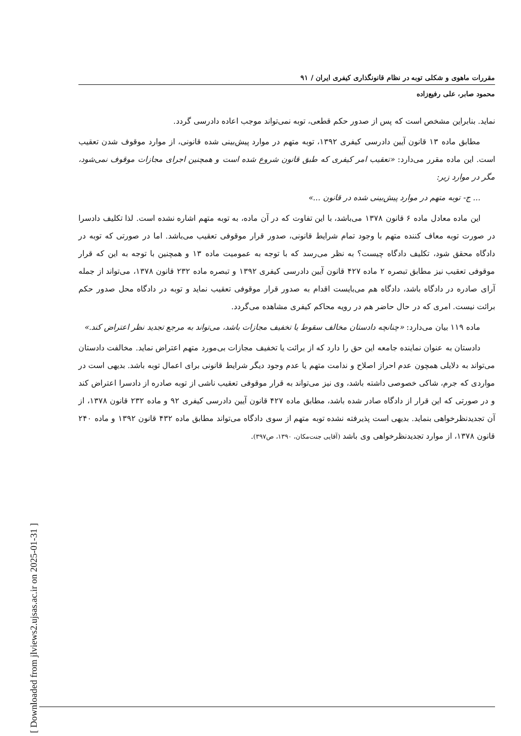مقررات ماهوی و شکلی توبه در نظام قانونگذاری کیفری ایران / ۹۱
محمود صابر، علی رفیع‌زاده
نماید. بنابراین مشخص است که پس از صدور حکم قطعی، توبه نمی‌تواند موجب اعاده دادرسی گردد.
مطابق ماده ۱۳ قانون آیین دادرسی کیفری ۱۳۹۲، توبه متهم در موارد پیش‌بینی شده قانونی، از موارد موقوف شدن تعقیب است. این ماده مقرر می‌دارد: «تعقیب امر کیفری که طبق قانون شروع شده است و همچنین اجرای مجازات موقوف نمی‌شود، مگر در موارد زیر:
... ج- توبه متهم در موارد پیش‌بینی شده در قانون ...»
این ماده معادل ماده ۶ قانون ۱۳۷۸ می‌باشد، با این تفاوت که در آن ماده، به توبه متهم اشاره نشده است. لذا تکلیف دادسرا در صورت توبه معاف کننده متهم با وجود تمام شرایط قانونی، صدور قرار موقوفی تعقیب می‌باشد. اما در صورتی که توبه در دادگاه محقق شود، تکلیف دادگاه چیست؟ به نظر می‌رسد که با توجه به عمومیت ماده ۱۳ و همچنین با توجه به این که قرار موقوفی تعقیب نیز مطابق تبصره ۲ ماده ۴۲۷ قانون آیین دادرسی کیفری ۱۳۹۲ و تبصره ماده ۲۳۲ قانون ۱۳۷۸، می‌تواند از جمله آرای صادره در دادگاه باشد، دادگاه هم می‌بایست اقدام به صدور قرار موقوفی تعقیب نماید و توبه در دادگاه محل صدور حکم برائت نیست. امری که در حال حاضر هم در رویه محاکم کیفری مشاهده می‌گردد.
ماده ۱۱۹ بیان می‌دارد: «چنانچه دادستان مخالف سقوط یا تخفیف مجازات باشد، می‌تواند به مرجع تجدید نظر اعتراض کند.»
دادستان به عنوان نماینده جامعه این حق را دارد که از برائت یا تخفیف مجازات بی‌مورد متهم اعتراض نماید. مخالفت دادستان می‌تواند به دلایلی همچون عدم احراز اصلاح و ندامت متهم یا عدم وجود دیگر شرایط قانونی برای اعمال توبه باشد. بدیهی است در مواردی که جرم، شاکی خصوصی داشته باشد، وی نیز می‌تواند به قرار موقوفی تعقیب ناشی از توبه صادره از دادسرا اعتراض کند و در صورتی که این قرار از دادگاه صادر شده باشد، مطابق ماده ۴۲۷ قانون آیین دادرسی کیفری ۹۲ و ماده ۲۳۲ قانون ۱۳۷۸، از آن تجدیدنظرخواهی بنماید. بدیهی است پذیرفته نشده توبه متهم از سوی دادگاه می‌تواند مطابق ماده ۴۳۲ قانون ۱۳۹۲ و ماده ۲۴۰ قانون ۱۳۷۸، از موارد تجدیدنظرخواهی وی باشد (آقایی جنت‌مکان، ۱۳۹۰، ص۳۹۷).
[ Downloaded from jlviews2.ujsas.ac.ir on 2025-01-31 ]